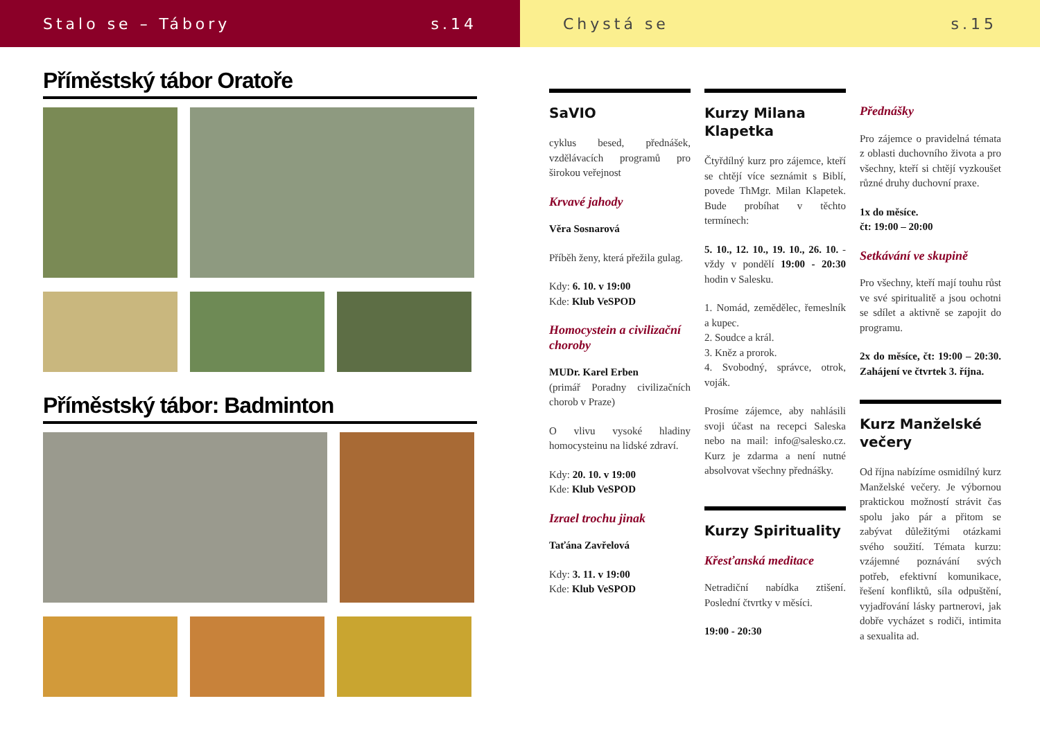Stalo se – Tábory s.14
Příměstský tábor Oratoře
Příměstský tábor: Badminton
Chystá se s.15
SaVIO
cyklus besed, přednášek, vzdělávacích programů pro širokou veřejnost
Krvavé jahody
Věra Sosnarová
Příběh ženy, která přežila gulag.
Kdy: 6. 10. v 19:00
Kde: Klub VeSPOD
Homocystein a civilizační choroby
MUDr. Karel Erben
(primář Poradny civilizačních chorob v Praze)
O vlivu vysoké hladiny homocysteinu na lidské zdraví.
Kdy: 20. 10. v 19:00
Kde: Klub VeSPOD
Izrael trochu jinak
Taťána Zavřelová
Kdy: 3. 11. v 19:00
Kde: Klub VeSPOD
Kurzy Milana Klapetka
Čtyřdílný kurz pro zájemce, kteří se chtějí více seznámit s Biblí, povede ThMgr. Milan Klapetek. Bude probíhat v těchto termínech:
5. 10., 12. 10., 19. 10., 26. 10. - vždy v pondělí 19:00 - 20:30 hodin v Salesku.
1. Nomád, zemědělec, řemeslník a kupec.
2. Soudce a král.
3. Kněz a prorok.
4. Svobodný, správce, otrok, voják.
Prosíme zájemce, aby nahlásili svoji účast na recepci Saleska nebo na mail: info@salesko.cz. Kurz je zdarma a není nutné absolvovat všechny přednášky.
Kurzy Spirituality
Křesťanská meditace
Netradiční nabídka ztišení. Poslední čtvrtky v měsíci.
19:00 - 20:30
Přednášky
Pro zájemce o pravidelná témata z oblasti duchovního života a pro všechny, kteří si chtějí vyzkoušet různé druhy duchovní praxe.
1x do měsíce.
čt: 19:00 – 20:00
Setkávání ve skupině
Pro všechny, kteří mají touhu růst ve své spiritualitě a jsou ochotni se sdílet a aktivně se zapojit do programu.
2x do měsíce, čt: 19:00 – 20:30. Zahájení ve čtvrtek 3. října.
Kurz Manželské večery
Od října nabízíme osmidílný kurz Manželské večery. Je výbornou praktickou možností strávit čas spolu jako pár a přitom se zabývat důležitými otázkami svého soužití. Témata kurzu: vzájemné poznávání svých potřeb, efektivní komunikace, řešení konfliktů, síla odpuštění, vyjadřování lásky partnerovi, jak dobře vycházet s rodiči, intimita a sexualita ad.